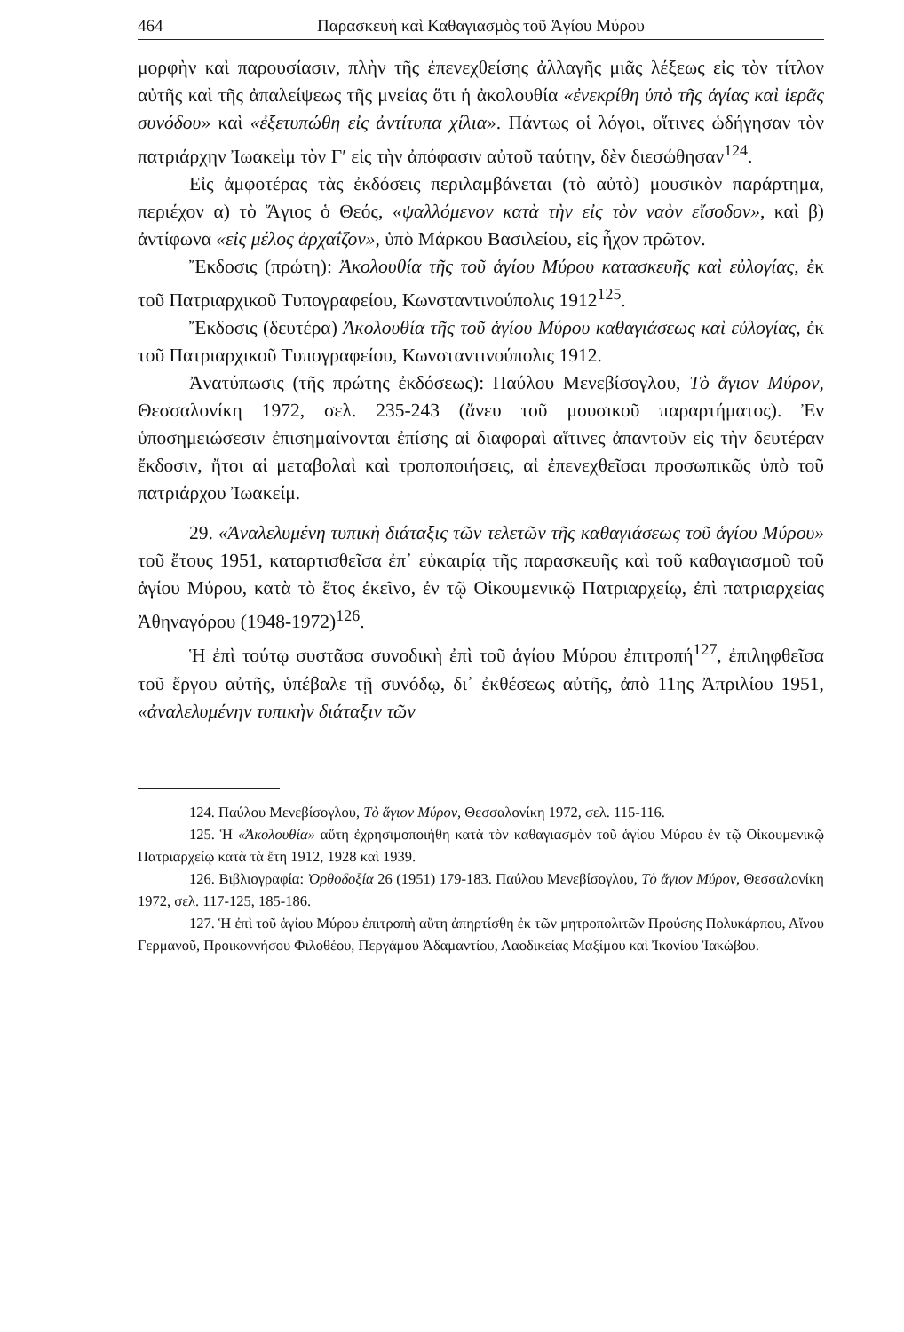464 Παρασκευὴ καὶ Καθαγιασμὸς τοῦ Ἁγίου Μύρου
μορφὴν καὶ παρουσίασιν, πλὴν τῆς ἐπενεχθείσης ἀλλαγῆς μιᾶς λέξεως εἰς τὸν τίτλον αὐτῆς καὶ τῆς ἀπαλείψεως τῆς μνείας ὅτι ἡ ἀκολουθία «ἐνεκρίθη ὑπὸ τῆς ἁγίας καὶ ἱερᾶς συνόδου» καὶ «ἐξετυπώθη εἰς ἀντίτυπα χίλια». Πάντως οἱ λόγοι, οἵτινες ὡδήγησαν τὸν πατριάρχην Ἰωακεὶμ τὸν Γ′ εἰς τὴν ἀπόφασιν αὐτοῦ ταύτην, δὲν διεσώθησαν<sup>124</sup>.
Εἰς ἀμφοτέρας τὰς ἐκδόσεις περιλαμβάνεται (τὸ αὐτὸ) μουσικὸν παράρτημα, περιέχον α) τὸ Ἅγιος ὁ Θεός, «ψαλλόμενον κατὰ τὴν εἰς τὸν ναὸν εἴσοδον», καὶ β) ἀντίφωνα «εἰς μέλος ἀρχαΐζον», ὑπὸ Μάρκου Βασιλείου, εἰς ἦχον πρῶτον.
Ἔκδοσις (πρώτη): Ἀκολουθία τῆς τοῦ ἁγίου Μύρου κατασκευῆς καὶ εὐλογίας, ἐκ τοῦ Πατριαρχικοῦ Τυπογραφείου, Κωνσταντινούπολις 1912<sup>125</sup>.
Ἔκδοσις (δευτέρα) Ἀκολουθία τῆς τοῦ ἁγίου Μύρου καθαγιάσεως καὶ εὐλογίας, ἐκ τοῦ Πατριαρχικοῦ Τυπογραφείου, Κωνσταντινούπολις 1912.
Ἀνατύπωσις (τῆς πρώτης ἐκδόσεως): Παύλου Μενεβίσογλου, Τὸ ἅγιον Μύρον, Θεσσαλονίκη 1972, σελ. 235-243 (ἄνευ τοῦ μουσικοῦ παραρτήματος). Ἐν ὑποσημειώσεσιν ἐπισημαίνονται ἐπίσης αἱ διαφοραὶ αἵτινες ἀπαντοῦν εἰς τὴν δευτέραν ἔκδοσιν, ἤτοι αἱ μεταβολαὶ καὶ τροποποιήσεις, αἱ ἐπενεχθεῖσαι προσωπικῶς ὑπὸ τοῦ πατριάρχου Ἰωακείμ.
29. «Ἀναλελυμένη τυπικὴ διάταξις τῶν τελετῶν τῆς καθαγιάσεως τοῦ ἁγίου Μύρου» τοῦ ἔτους 1951, καταρτισθεῖσα ἐπ᾽ εὐκαιρίᾳ τῆς παρασκευῆς καὶ τοῦ καθαγιασμοῦ τοῦ ἁγίου Μύρου, κατὰ τὸ ἔτος ἐκεῖνο, ἐν τῷ Οἰκουμενικῷ Πατριαρχείῳ, ἐπὶ πατριαρχείας Ἀθηναγόρου (1948-1972)<sup>126</sup>.
Ἡ ἐπὶ τούτῳ συστᾶσα συνοδικὴ ἐπὶ τοῦ ἁγίου Μύρου ἐπιτροπή<sup>127</sup>, ἐπιληφθεῖσα τοῦ ἔργου αὐτῆς, ὑπέβαλε τῇ συνόδῳ, δι᾽ ἐκθέσεως αὐτῆς, ἀπὸ 11ης Ἀπριλίου 1951, «ἀναλελυμένην τυπικὴν διάταξιν τῶν
124. Παύλου Μενεβίσογλου, Τὸ ἅγιον Μύρον, Θεσσαλονίκη 1972, σελ. 115-116.
125. Ἡ «Ἀκολουθία» αὕτη ἐχρησιμοποιήθη κατὰ τὸν καθαγιασμὸν τοῦ ἁγίου Μύρου ἐν τῷ Οἰκουμενικῷ Πατριαρχείῳ κατὰ τὰ ἔτη 1912, 1928 καὶ 1939.
126. Βιβλιογραφία: Ὀρθοδοξία 26 (1951) 179-183. Παύλου Μενεβίσογλου, Τὸ ἅγιον Μύρον, Θεσσαλονίκη 1972, σελ. 117-125, 185-186.
127. Ἡ ἐπὶ τοῦ ἁγίου Μύρου ἐπιτροπὴ αὕτη ἀπηρτίσθη ἐκ τῶν μητροπολιτῶν Προύσης Πολυκάρπου, Αἴνου Γερμανοῦ, Προικοννήσου Φιλοθέου, Περγάμου Ἀδαμαντίου, Λαοδικείας Μαξίμου καὶ Ἰκονίου Ἰακώβου.